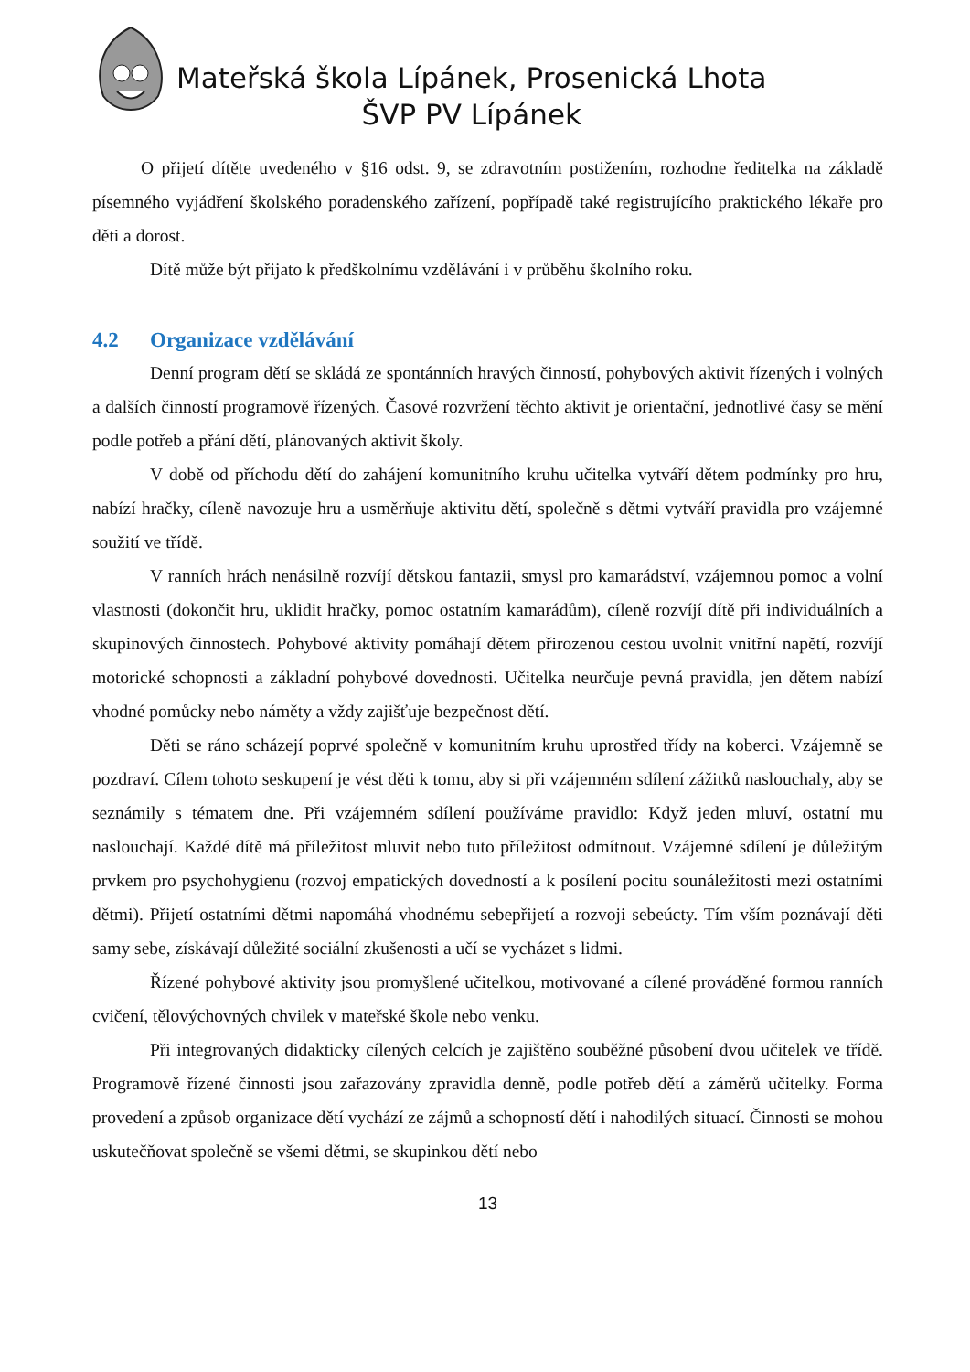Mateřská škola Lípánek, Prosenická Lhota
ŠVP PV Lípánek
O přijetí dítěte uvedeného v §16 odst. 9, se zdravotním postižením, rozhodne ředitelka na základě písemného vyjádření školského poradenského zařízení, popřípadě také registrujícího praktického lékaře pro děti a dorost.
Dítě může být přijato k předškolnímu vzdělávání i v průběhu školního roku.
4.2 Organizace vzdělávání
Denní program dětí se skládá ze spontánních hravých činností, pohybových aktivit řízených i volných a dalších činností programově řízených. Časové rozvržení těchto aktivit je orientační, jednotlivé časy se mění podle potřeb a přání dětí, plánovaných aktivit školy.
V době od příchodu dětí do zahájení komunitního kruhu učitelka vytváří dětem podmínky pro hru, nabízí hračky, cíleně navozuje hru a usměrňuje aktivitu dětí, společně s dětmi vytváří pravidla pro vzájemné soužití ve třídě.
V ranních hrách nenásilně rozvíjí dětskou fantazii, smysl pro kamarádství, vzájemnou pomoc a volní vlastnosti (dokončit hru, uklidit hračky, pomoc ostatním kamarádům), cíleně rozvíjí dítě při individuálních a skupinových činnostech. Pohybové aktivity pomáhají dětem přirozenou cestou uvolnit vnitřní napětí, rozvíjí motorické schopnosti a základní pohybové dovednosti. Učitelka neurčuje pevná pravidla, jen dětem nabízí vhodné pomůcky nebo náměty a vždy zajišťuje bezpečnost dětí.
Děti se ráno scházejí poprvé společně v komunitním kruhu uprostřed třídy na koberci. Vzájemně se pozdraví. Cílem tohoto seskupení je vést děti k tomu, aby si při vzájemném sdílení zážitků naslouchaly, aby se seznámily s tématem dne. Při vzájemném sdílení používáme pravidlo: Když jeden mluví, ostatní mu naslouchají. Každé dítě má příležitost mluvit nebo tuto příležitost odmítnout. Vzájemné sdílení je důležitým prvkem pro psychohygienu (rozvoj empatických dovedností a k posílení pocitu sounáležitosti mezi ostatními dětmi). Přijetí ostatními dětmi napomáhá vhodnému sebepřijetí a rozvoji sebeúcty. Tím vším poznávají děti samy sebe, získávají důležité sociální zkušenosti a učí se vycházet s lidmi.
Řízené pohybové aktivity jsou promyšlené učitelkou, motivované a cílené prováděné formou ranních cvičení, tělovýchovných chvilek v mateřské škole nebo venku.
Při integrovaných didakticky cílených celcích je zajištěno souběžné působení dvou učitelek ve třídě. Programově řízené činnosti jsou zařazovány zpravidla denně, podle potřeb dětí a záměrů učitelky. Forma provedení a způsob organizace dětí vychází ze zájmů a schopností dětí i nahodilých situací. Činnosti se mohou uskutečňovat společně se všemi dětmi, se skupinkou dětí nebo
13